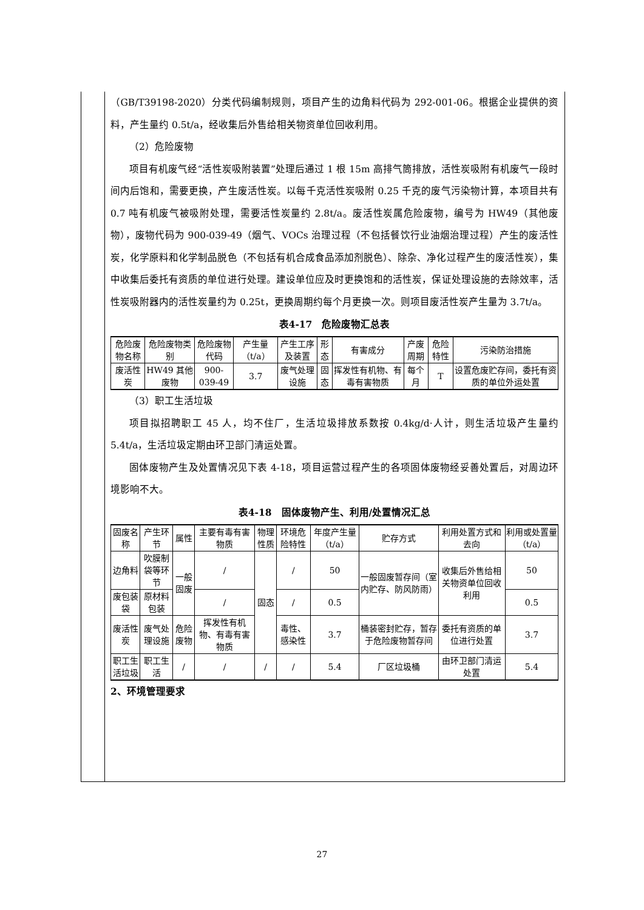（GB/T39198-2020）分类代码编制规则，项目产生的边角料代码为 292-001-06。根据企业提供的资料，产生量约 0.5t/a，经收集后外售给相关物资单位回收利用。
（2）危险废物
项目有机废气经“活性炭吸附装置”处理后通过 1 根 15m 高排气筒排放，活性炭吸附有机废气一段时间内后饱和，需要更换，产生废活性炭。以每千克活性炭吸附 0.25 千克的废气污染物计算，本项目共有 0.7 吨有机废气被吸附处理，需要活性炭量约 2.8t/a。废活性炭属危险废物，编号为 HW49（其他废物），废物代码为 900-039-49（烟气、VOCs 治理过程（不包括餐饮行业油烟治理过程）产生的废活性炭，化学原料和化学制品脱色（不包括有机合成食品添加剂脱色）、除杂、净化过程产生的废活性炭），集中收集后委托有资质的单位进行处理。建设单位应及时更换饱和的活性炭，保证处理设施的去除效率，活性炭吸附器内的活性炭量约为 0.25t，更换周期约每个月更换一次。则项目废活性炭产生量为 3.7t/a。
表4-17　危险废物汇总表
| 危险废物名称 | 危险废物类别 | 危险废物代码 | 产生量（t/a） | 产生工序及装置 | 形态 | 有害成分 | 产废周期 | 危险特性 | 污染防治措施 |
| --- | --- | --- | --- | --- | --- | --- | --- | --- | --- |
| 废活性炭 | HW49 其他废物 | 900-039-49 | 3.7 | 废气处理设施 | 固态 | 挥发性有机物、有毒有害物质 | 每个月 | T | 设置危废贮存间，委托有资质的单位外运处置 |
（3）职工生活垃圾
项目拟招聘职工 45 人，均不住厂，生活垃圾排放系数按 0.4kg/d·人计，则生活垃圾产生量约 5.4t/a，生活垃圾定期由环卫部门清运处置。
固体废物产生及处置情况见下表 4-18，项目运营过程产生的各项固体废物经妥善处置后，对周边环境影响不大。
表4-18　固体废物产生、利用/处置情况汇总
| 固废名称 | 产生环节 | 属性 | 主要有毒有害物质 | 物理性质 | 环境危险特性 | 年度产生量（t/a） | 贮存方式 | 利用处置方式和去向 | 利用或处置量（t/a） |
| --- | --- | --- | --- | --- | --- | --- | --- | --- | --- |
| 边角料 | 吹膜制袋等环节 | 一般固废 | / | 固态 | / | 50 | 一般固废暂存间（室内贮存、防风防雨） | 收集后外售给相关物资单位回收利用 | 50 |
| 废包装袋 | 原材料包装 | | / | | / | 0.5 | | | 0.5 |
| 废活性炭 | 废气处理设施 | 危险废物 | 挥发性有机物、有毒有害物质 | | 毒性、感染性 | 3.7 | 桶装密封贮存，暂存于危险废物暂存间 | 委托有资质的单位进行处置 | 3.7 |
| 职工生活垃圾 | 职工生活 | / | / | / | / | 5.4 | 厂区垃圾桶 | 由环卫部门清运处置 | 5.4 |
2、环境管理要求
27